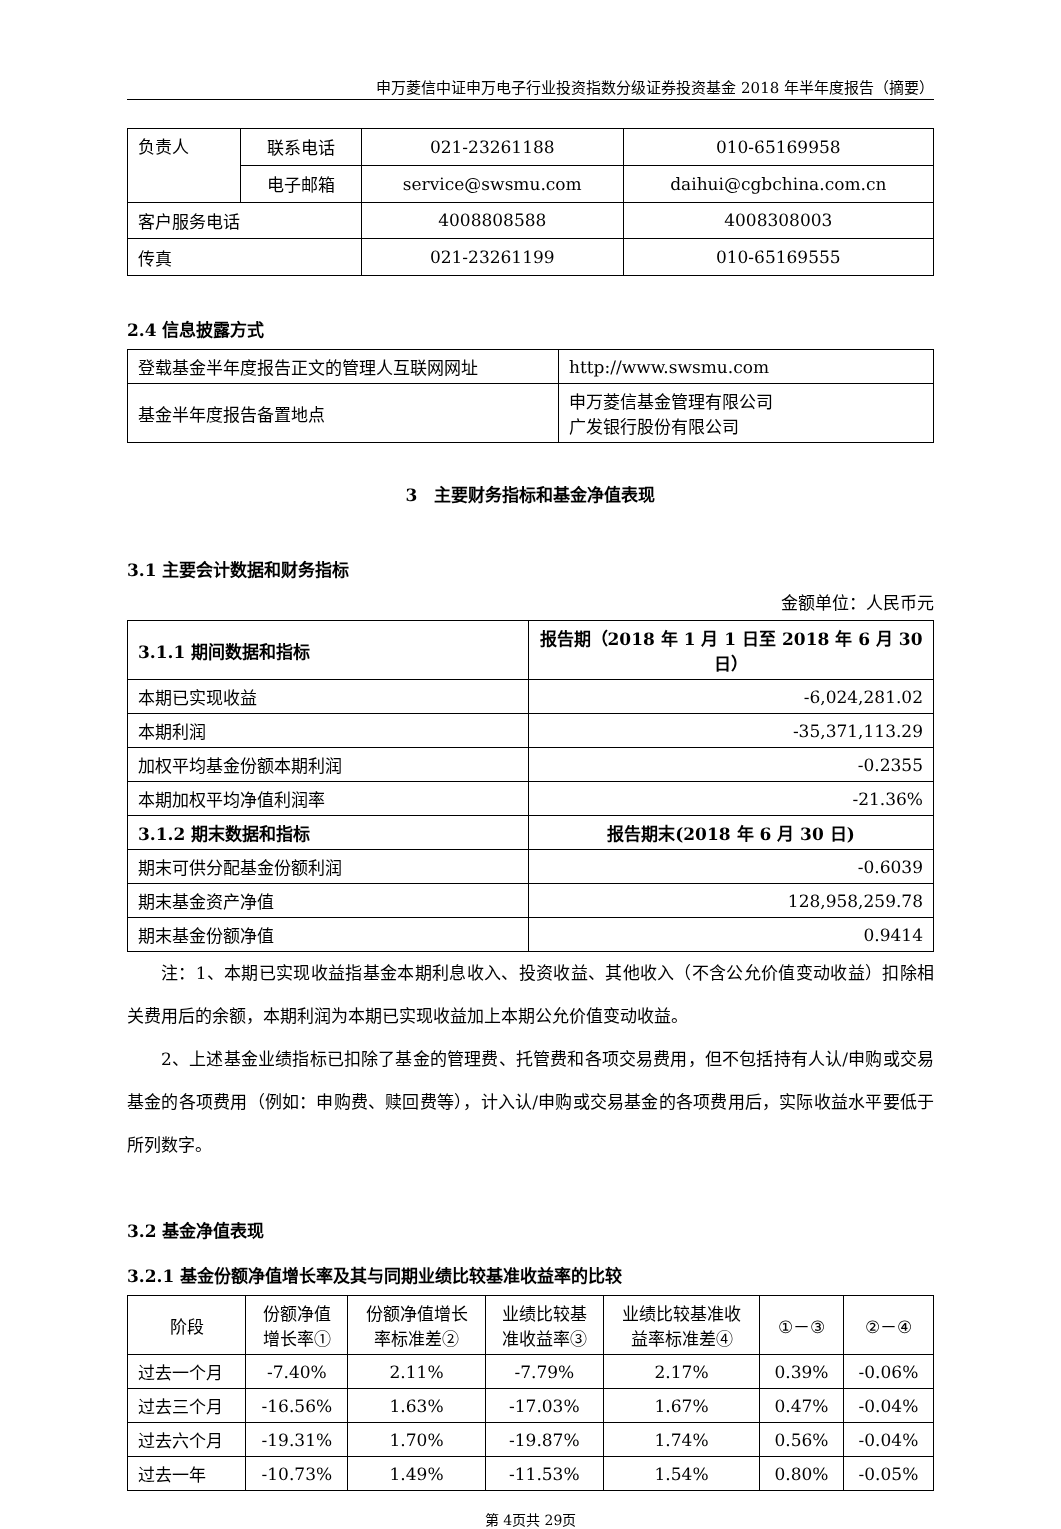申万菱信中证申万电子行业投资指数分级证券投资基金 2018 年半年度报告（摘要）
| 负责人 | 联系电话 | 021-23261188 | 010-65169958 |
| | 电子邮箱 | service@swsmu.com | daihui@cgbchina.com.cn |
| 客户服务电话 | | 4008808588 | 4008308003 |
| 传真 | | 021-23261199 | 010-65169555 |
2.4 信息披露方式
| 登载基金半年度报告正文的管理人互联网网址 | http://www.swsmu.com |
| 基金半年度报告备置地点 | 申万菱信基金管理有限公司 广发银行股份有限公司 |
3　主要财务指标和基金净值表现
3.1 主要会计数据和财务指标
金额单位：人民币元
| 3.1.1 期间数据和指标 | 报告期（2018 年 1 月 1 日至 2018 年 6 月 30 日） |
| --- | --- |
| 本期已实现收益 | -6,024,281.02 |
| 本期利润 | -35,371,113.29 |
| 加权平均基金份额本期利润 | -0.2355 |
| 本期加权平均净值利润率 | -21.36% |
| 3.1.2 期末数据和指标 | 报告期末(2018 年 6 月 30 日) |
| 期末可供分配基金份额利润 | -0.6039 |
| 期末基金资产净值 | 128,958,259.78 |
| 期末基金份额净值 | 0.9414 |
注：1、本期已实现收益指基金本期利息收入、投资收益、其他收入（不含公允价值变动收益）扣除相关费用后的余额，本期利润为本期已实现收益加上本期公允价值变动收益。
2、上述基金业绩指标已扣除了基金的管理费、托管费和各项交易费用，但不包括持有人认/申购或交易基金的各项费用（例如：申购费、赎回费等），计入认/申购或交易基金的各项费用后，实际收益水平要低于所列数字。
3.2 基金净值表现
3.2.1 基金份额净值增长率及其与同期业绩比较基准收益率的比较
| 阶段 | 份额净值 增长率① | 份额净值增长 率标准差② | 业绩比较基 准收益率③ | 业绩比较基准收 益率标准差④ | ①－③ | ②－④ |
| --- | --- | --- | --- | --- | --- | --- |
| 过去一个月 | -7.40% | 2.11% | -7.79% | 2.17% | 0.39% | -0.06% |
| 过去三个月 | -16.56% | 1.63% | -17.03% | 1.67% | 0.47% | -0.04% |
| 过去六个月 | -19.31% | 1.70% | -19.87% | 1.74% | 0.56% | -0.04% |
| 过去一年 | -10.73% | 1.49% | -11.53% | 1.54% | 0.80% | -0.05% |
第 4页共 29页